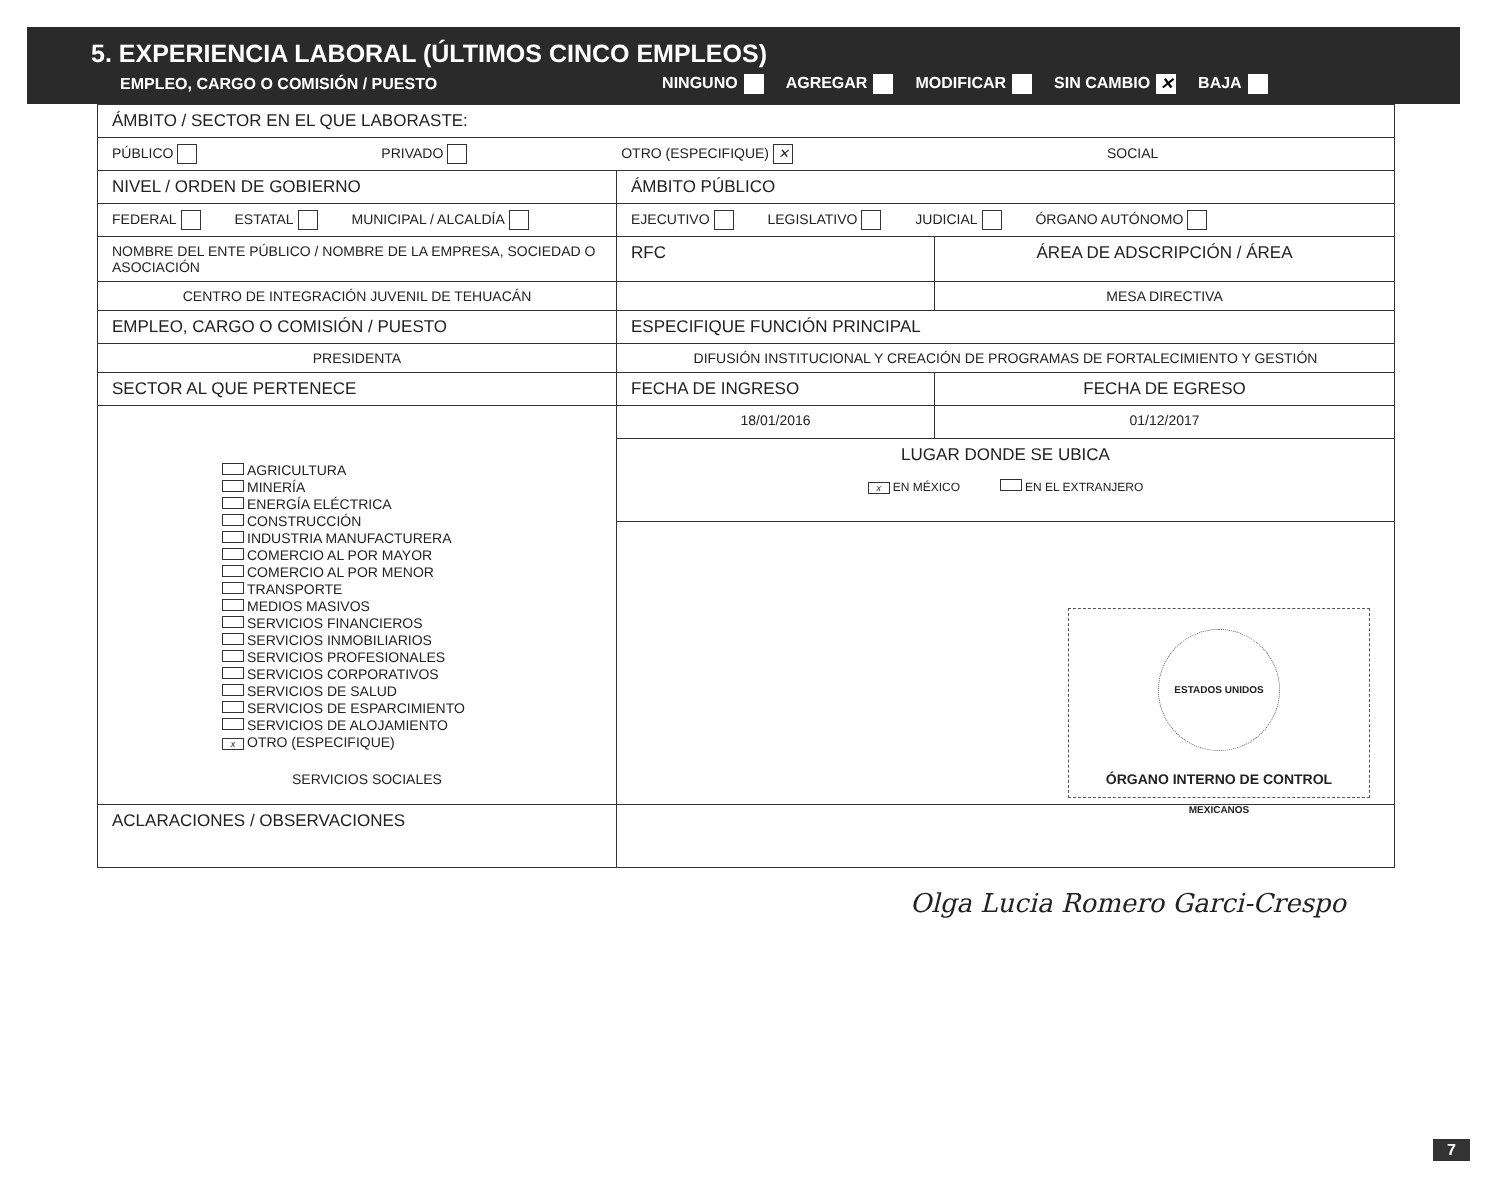5. EXPERIENCIA LABORAL (ÚLTIMOS CINCO EMPLEOS)
EMPLEO, CARGO O COMISIÓN / PUESTO NINGUNO AGREGAR MODIFICAR SIN CAMBIO ✕ BAJA
| ÁMBITO / SECTOR EN EL QUE LABORASTE: | | |
| PÚBLICO PRIVADO OTRO (ESPECIFIQUE) ✕ SOCIAL | | |
| NIVEL / ORDEN DE GOBIERNO | ÁMBITO PÚBLICO | |
| FEDERAL ESTATAL MUNICIPAL / ALCALDÍA | EJECUTIVO LEGISLATIVO JUDICIAL ÓRGANO AUTÓNOMO | |
| NOMBRE DEL ENTE PÚBLICO / NOMBRE DE LA EMPRESA, SOCIEDAD O ASOCIACIÓN | RFC | ÁREA DE ADSCRIPCIÓN / ÁREA |
| CENTRO DE INTEGRACIÓN JUVENIL DE TEHUACÁN | | MESA DIRECTIVA |
| EMPLEO, CARGO O COMISIÓN / PUESTO | ESPECIFIQUE FUNCIÓN PRINCIPAL | |
| PRESIDENTA | DIFUSIÓN INSTITUCIONAL Y CREACIÓN DE PROGRAMAS DE FORTALECIMIENTO Y GESTIÓN | |
| SECTOR AL QUE PERTENECE | FECHA DE INGRESO | FECHA DE EGRESO |
| AGRICULTURA MINERÍA ENERGÍA ELÉCTRICA CONSTRUCCIÓN INDUSTRIA MANUFACTURERA COMERCIO AL POR MAYOR COMERCIO AL POR MENOR TRANSPORTE MEDIOS MASIVOS SERVICIOS FINANCIEROS SERVICIOS INMOBILIARIOS SERVICIOS PROFESIONALES SERVICIOS CORPORATIVOS SERVICIOS DE SALUD SERVICIOS DE ESPARCIMIENTO SERVICIOS DE ALOJAMIENTO x OTRO (ESPECIFIQUE) SERVICIOS SOCIALES | 18/01/2016 | 01/12/2017 |
| | LUGAR DONDE SE UBICA x EN MÉXICO EN EL EXTRANJERO | |
| | ESTADOS UNIDOS MEXICANOS ÓRGANO INTERNO DE CONTROL | |
| ACLARACIONES / OBSERVACIONES | | |
Olga Lucia Romero Garci-Crespo
7